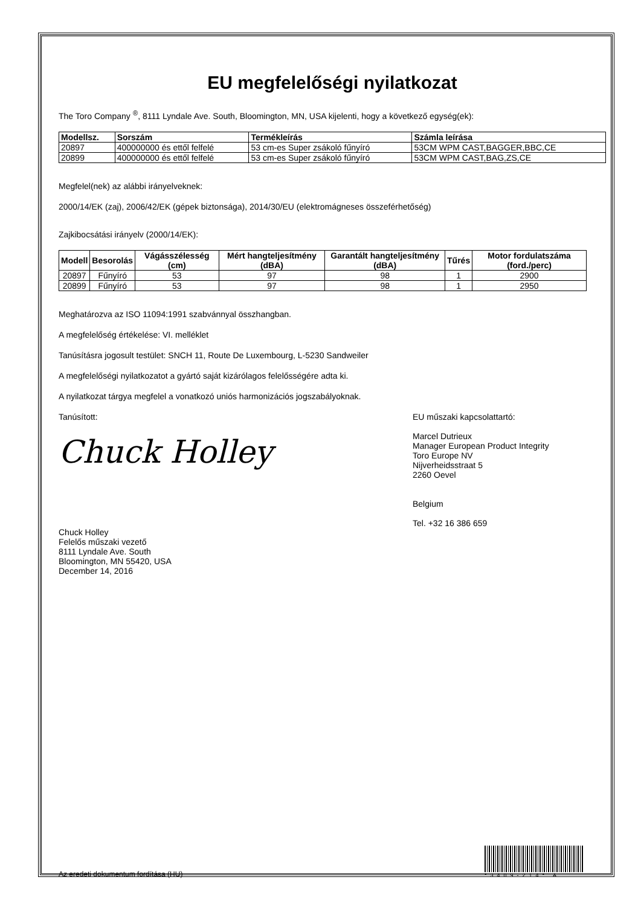EU megfelelőségi nyilatkozat
The Toro Company <sup>®</sup>, 8111 Lyndale Ave. South, Bloomington, MN, USA kijelenti, hogy a következő egység(ek):
| Modellsz. | Sorszám | Termékleírás | Számla leírása |
| --- | --- | --- | --- |
| 20897 | 400000000 és ettől felfelé | 53 cm-es Super zsákoló fűnyíró | 53CM WPM CAST,BAGGER,BBC,CE |
| 20899 | 400000000 és ettől felfelé | 53 cm-es Super zsákoló fűnyíró | 53CM WPM CAST,BAG,ZS,CE |
Megfelel(nek) az alábbi irányelveknek:
2000/14/EK (zaj), 2006/42/EK (gépek biztonsága), 2014/30/EU (elektromágneses összeférhetőség)
Zajkibocsátási irányelv (2000/14/EK):
| Modell | Besorolás | Vágásszélesség (cm) | Mért hangteljesítmény (dBA) | Garantált hangteljesítmény (dBA) | Tűrés | Motor fordulatszáma (ford./perc) |
| --- | --- | --- | --- | --- | --- | --- |
| 20897 | Fűnyíró | 53 | 97 | 98 | 1 | 2900 |
| 20899 | Fűnyíró | 53 | 97 | 98 | 1 | 2950 |
Meghatározva az ISO 11094:1991 szabvánnyal összhangban.
A megfelelőség értékelése: VI. melléklet
Tanúsításra jogosult testület: SNCH 11, Route De Luxembourg, L-5230 Sandweiler
A megfelelőségi nyilatkozatot a gyártó saját kizárólagos felelősségére adta ki.
A nyilatkozat tárgya megfelel a vonatkozó uniós harmonizációs jogszabályoknak.
Tanúsított:
Chuck Holley
Chuck Holley
Felelős műszaki vezető
8111 Lyndale Ave. South
Bloomington, MN 55420, USA
December 14, 2016
EU műszaki kapcsolattartó:
Marcel Dutrieux
Manager European Product Integrity
Toro Europe NV
Nijverheidsstraat 5
2260 Oevel
Belgium
Tel. +32 16 386 659
Az eredeti dokumentum fordítása (HU)
*3409-214* A